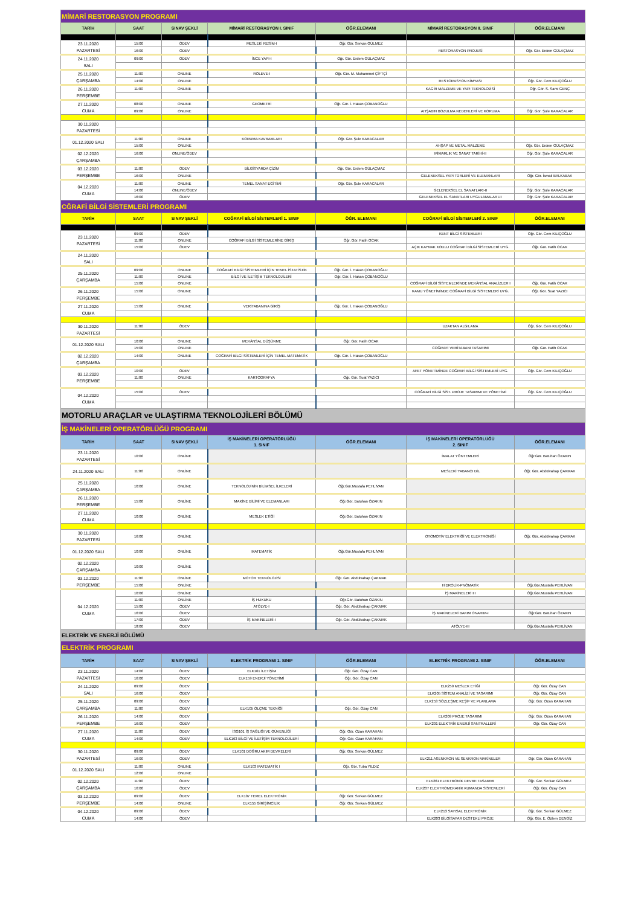| MİMARİ RESTORASYON PROGRAMI | | | | | | |
| TARİH | SAAT | SINAV ŞEKLİ | MİMARİ RESTORASYON I. SINIF | ÖĞR.ELEMANI | MİMARİ RESTORASYON II. SINIF | ÖĞR.ELEMANI |
| 23.11.2020 PAZARTESİ | 15:00 | ÖDEV | MESLEKİ RESİM-I | Öğr. Gör. Serkan GÜLMEZ | | |
| | 16:00 | ÖDEV | | | RESTORASYON PROJESİ | Öğr. Gör. Erdem GÜLAÇMAZ |
| 24.11.2020 SALI | 09:00 | ÖDEV | İNCE YAPI-I | Öğr. Gör. Erdem GÜLAÇMAZ | | |
| 25.11.2020 ÇARŞAMBA | 11:00 | ONLINE | RÖLEVE-I | Öğr. Gör. M. Muhammet ÇİFTÇİ | | |
| | 14:00 | ONLINE | | | RESTORASYON KİMYASI | Öğr. Gör. Cem KILIÇOĞLU |
| 26.11.2020 PERŞEMBE | 11:00 | ONLINE | | | KAGİR MALZEME VE YAPI TEKNOLOJİSİ | Öğr. Gör. S. Sami GENÇ |
| 27.11.2020 CUMA | 08:00 | ONLINE | GEOMETRİ | Öğr. Gör. İ. Hakan ÇOBANOĞLU | | |
| | 09:00 | ONLINE | | | AHŞABIN BOZULMA NEDENLERİ VE KORUMA | Öğr. Gör. Şule KARACALAR |
| 30.11.2020 PAZARTESİ | | | | | | |
| 01.12.2020 SALI | 11:00 | ONLINE | KORUMA KAVRAMLARI | Öğr. Gör. Şule KARACALAR | | |
| | 15:00 | ONLINE | | | AHŞAP VE METAL MALZEME | Öğr. Gör. Erdem GÜLAÇMAZ |
| 02.12.2020 ÇARŞAMBA | 16:00 | ONLINE/ÖDEV | | | MİMARLIK VE SANAT TARİHİ-II | Öğr. Gör. Şule KARACALAR |
| 03.12.2020 PERŞEMBE | 11:00 | ÖDEV | BİLGİSYARDA ÇİZİM | Öğr. Gör. Erdem GÜLAÇMAZ | | |
| | 16:00 | ONLINE | | | GELENEKSEL YAPI TÜRLERİ VE ELEMANLARI | Öğr. Gör. İsmail BALKABAK |
| 04.12.2020 CUMA | 11:00 | ONLINE | TEMEL SANAT EĞİTİMİ | Öğr. Gör. Şule KARACALAR | | |
| | 14:00 | ONLINE/ÖDEV | | | GELENEKSEL EL SANATLARI-II | Öğr. Gör. Şule KARACALAR |
| | 16:00 | ÖDEV | | | GELENEKSEL EL SANATLARI UYGULAMALARI-II | Öğr. Gör. Şule KARACALAR |
| CĞRAFİ BİLGİ SİSTEMLERİ PROGRAMI | | | | | | |
| TARİH | SAAT | SINAV ŞEKLİ | COĞRAFİ BİLGİ SİSTEMLERİ 1. SINIF | ÖĞR. ELEMANI | COĞRAFİ BİLGİ SİSTEMLERİ 2. SINIF | ÖĞR.ELEMANI |
| 23.11.2020 PAZARTESİ | 09:00 | ÖDEV | | | KENT BİLGİ SİSTEMLERİ | Öğr. Gör. Cem KILIÇOĞLU |
| | 11:00 | ONLINE | COĞRAFİ BİLGİ SİSTEMLERİNE GİRİŞ | Öğr. Gör. Fatih OCAK | | |
| | 15:00 | ÖDEV | | | AÇIK KAYNAK KODLU COĞRAFİ BİLGİ SİSTEMLERİ UYG. | Öğr. Gör. Fatih OCAK |
| 24.11.2020 SALI | | | | | | |
| 25.11.2020 ÇARŞAMBA | 09:00 | ONLINE | COĞRAFİ BİLGİ SİSTEMLERİ İÇİN TEMEL İSTATİSTİK | Öğr. Gör. İ. Hakan ÇOBANOĞLU | | |
| | 11:00 | ONLINE | BİLGİ VE İLETİŞİM TEKNOLOJİLERİ | Öğr. Gör. İ. Hakan ÇOBANOĞLU | | |
| | 15:00 | ONLINE | | | COĞRAFİ BİLGİ SİSTEMLERİNDE MEKÂNSAL ANALİZLER I | Öğr. Gör. Fatih OCAK |
| 26.11.2020 PERŞEMBE | 15:00 | ONLINE | | | KAMU YÖNETİMİNDE COĞRAFİ BİLGİ SİSTEMLERİ UYG. | Öğr. Gör. Suat YAZICI |
| 27.11.2020 CUMA | 15:00 | ONLINE | VERİTABANINA GİRİŞ | Öğr. Gör. İ. Hakan ÇOBANOĞLU | | |
| 30.11.2020 PAZARTESİ | 11:00 | ÖDEV | | | UZAKTAN ALGILAMA | Öğr. Gör. Cem KILIÇOĞLU |
| 01.12.2020 SALI | 10:00 | ONLINE | MEKÂNSAL DÜŞÜNME | Öğr. Gör. Fatih OCAK | | |
| | 15:00 | ONLINE | | | COĞRAFİ VERİTABANI TASARIMI | Öğr. Gör. Fatih OCAK |
| 02.12.2020 ÇARŞAMBA | 14:00 | ONLINE | COĞRAFİ BİLGİ SİSTEMLERİ İÇİN TEMEL MATEMATİK | Öğr. Gör. İ. Hakan ÇOBANOĞLU | | |
| 03.12.2020 PERŞEMBE | 10:00 | ÖDEV | | | AFET YÖNETİMİNDE COĞRAFİ BİLGİ SİSTEMLERİ UYG. | Öğr. Gör. Cem KILIÇOĞLU |
| | 11:00 | ONLINE | KARTOGRAFYA | Öğr. Gör. Suat YAZICI | | |
| 04.12.2020 CUMA | 15:00 | ÖDEV | | | COĞRAFİ BİLGİ SİST. PROJE TASARIMI VE YÖNETİMİ | Öğr. Gör. Cem KILIÇOĞLU |
| MOTORLU ARAÇLAR ve ULAŞTIRMA TEKNOLOJİLERİ BÖLÜMÜ | | | | | | |
| İŞ MAKİNELERİ OPERATÖRLÜĞÜ PROGRAMI | | | | | | |
| TARİH | SAAT | SINAV ŞEKLİ | İŞ MAKİNELERİ OPERATÖRLÜĞÜ 1. SINIF | ÖĞR.ELEMANI | İŞ MAKİNELERİ OPERATÖRLÜĞÜ 2. SINIF | ÖĞR.ELEMANI |
| 23.11.2020 PAZARTESİ | 10:00 | ONLİNE | | | İMALAT YÖNTEMLERİ | Öğr.Gör. Batuhan ÖZAKIN |
| 24.11.2020 SALI | 11:00 | ONLİNE | | | MESLEKİ YABANCI DİL | Öğr. Gör. Abdülvahap ÇAKMAK |
| 25.11.2020 ÇARŞAMBA | 10:00 | ONLİNE | TEKNOLOJİNİN BİLİMSEL İLKELERİ | Öğr.Gör.Mustafa PEHLİVAN | | |
| 26.11.2020 PERŞEMBE | 15:00 | ONLİNE | MAKİNE BİLİMİ VE ELEMANLARI | Öğr.Gör. Batuhan ÖZAKIN | | |
| 27.11.2020 CUMA | 10:00 | ONLİNE | MESLEK ETİĞİ | Öğr.Gör. Batuhan ÖZAKIN | | |
| 30.11.2020 PAZARTESİ | 16:00 | ONLİNE | | | OTOMOTİV ELEKTRİĞİ VE ELEKTRONİĞİ | Öğr. Gör. Abdülvahap ÇAKMAK |
| 01.12.2020 SALI | 10:00 | ONLİNE | MATEMATİK | Öğr.Gör.Mustafa PEHLİVAN | | |
| 02.12.2020 ÇARŞAMBA | 10:00 | ONLİNE | | | | |
| 03.12.2020 PERŞEMBE | 11:00 | ONLİNE | MOTOR TEKNOLOJİSİ | Öğr. Gör. Abdülvahap ÇAKMAK | | |
| | 15:00 | ONLİNE | | | HİDROLİK-PNÖMATİK | Öğr.Gör.Mustafa PEHLİVAN |
| 04.12.2020 CUMA | 10:00 | ONLİNE | | | İŞ MAKİNELERİ III | Öğr.Gör.Mustafa PEHLİVAN |
| | 11:00 | ONLİNE | İŞ HUKUKU | Öğr.Gör. Batuhan ÖZAKIN | | |
| | 15:00 | ÖDEV | ATÖLYE-I | Öğr. Gör. Abdülvahap ÇAKMAK | | |
| | 16:00 | ÖDEV | | | İŞ MAKİNELERİ BAKIM ONARIM-I | Öğr.Gör. Batuhan ÖZAKIN |
| | 17:00 | ÖDEV | İŞ MAKİNELERİ-I | Öğr. Gör. Abdülvahap ÇAKMAK | | |
| | 18:00 | ÖDEV | | | ATÖLYE-III | Öğr.Gör.Mustafa PEHLİVAN |
| ELEKTRİK VE ENERJİ BÖLÜMÜ | | | | | | |
| ELEKTRİK PROGRAMI | | | | | | |
| TARİH | SAAT | SINAV ŞEKLİ | ELEKTRİK PROGRAMI 1. SINIF | ÖĞR.ELEMANI | ELEKTRİK PROGRAMI 2. SINIF | ÖĞR.ELEMANI |
| 23.11.2020 PAZARTESİ | 14:00 | ÖDEV | ELK161 İLETİŞİM | Öğr. Gör. Özay CAN | | |
| | 16:00 | ÖDEV | ELK159 ENERJİ YÖNETİMİ | Öğr. Gör. Özay CAN | | |
| 24.11.2020 SALI | 09:00 | ÖDEV | | | ELK259 MESLEK ETİĞİ | Öğr. Gör. Özay CAN |
| | 16:00 | ÖDEV | | | ELK205 SİSTEM ANALİZİ VE TASARIMI | Öğr. Gör. Özay CAN |
| 25.11.2020 ÇARŞAMBA | 09:00 | ÖDEV | | | ELK253 SÖZLEŞME KEŞİF VE PLANLAMA | Öğr. Gör. Ozan KARAHAN |
| | 11:00 | ÖDEV | ELK105 ÖLÇME TEKNİĞİ | Öğr. Gör. Özay CAN | | |
| 26.11.2020 PERŞEMBE | 14:00 | ÖDEV | | | ELK209 PROJE TASARIMI | Öğr. Gör. Ozan KARAHAN |
| | 16:00 | ÖDEV | | | ELK201 ELEKTRİK ENERJİ SANTRALLERİ | Öğr. Gör. Özay CAN |
| 27.11.2020 CUMA | 11:00 | ÖDEV | İSG101 İŞ SAĞLIĞI VE GÜVENLİĞİ | Öğr. Gör. Ozan KARAHAN | | |
| | 14:00 | ÖDEV | ELK163 BİLGİ VE İLETİŞİM TEKNOLOJİLERİ | Öğr. Gör. Ozan KARAHAN | | |
| 30.11.2020 PAZARTESİ | 09:00 | ÖDEV | ELK101 DOĞRU AKIM DEVRELERİ | Öğr. Gör. Serkan GÜLMEZ | | |
| | 16:00 | ÖDEV | | | ELK211 ASENKRON VE SENKRON MAKİNELER | Öğr. Gör. Ozan KARAHAN |
| 01.12.2020 SALI | 11:00 | ONLINE | ELK103 MATEMATİK I | Öğr. Gör. Tuba YILDIZ | | |
| | 12:00 | ONLINE | | | | |
| 02.12.2020 ÇARŞAMBA | 11:00 | ÖDEV | | | ELK261 ELEKTRONİK DEVRE TASARIMI | Öğr. Gör. Serkan GÜLMEZ |
| | 16:00 | ÖDEV | | | ELK207 ELEKTROMEKANİK KUMANDA SİSTEMLERİ | Öğr. Gör. Özay CAN |
| 03.12.2020 PERŞEMBE | 09:00 | ÖDEV | ELK107 TEMEL ELEKTRONİK | Öğr. Gör. Serkan GÜLMEZ | | |
| | 14:00 | ONLINE | ELK155 GİRİŞİMCİLİK | Öğr. Gör. Serkan GÜLMEZ | | |
| 04.12.2020 CUMA | 09:00 | ÖDEV | | | ELK213 SAYISAL ELEKTRONİK | Öğr. Gör. Serkan GÜLMEZ |
| | 14:00 | ÖDEV | | | ELK203 BİLGİSAYAR DESTEKLİ PROJE | Öğr. Gör. E. Özlem DENGİZ |